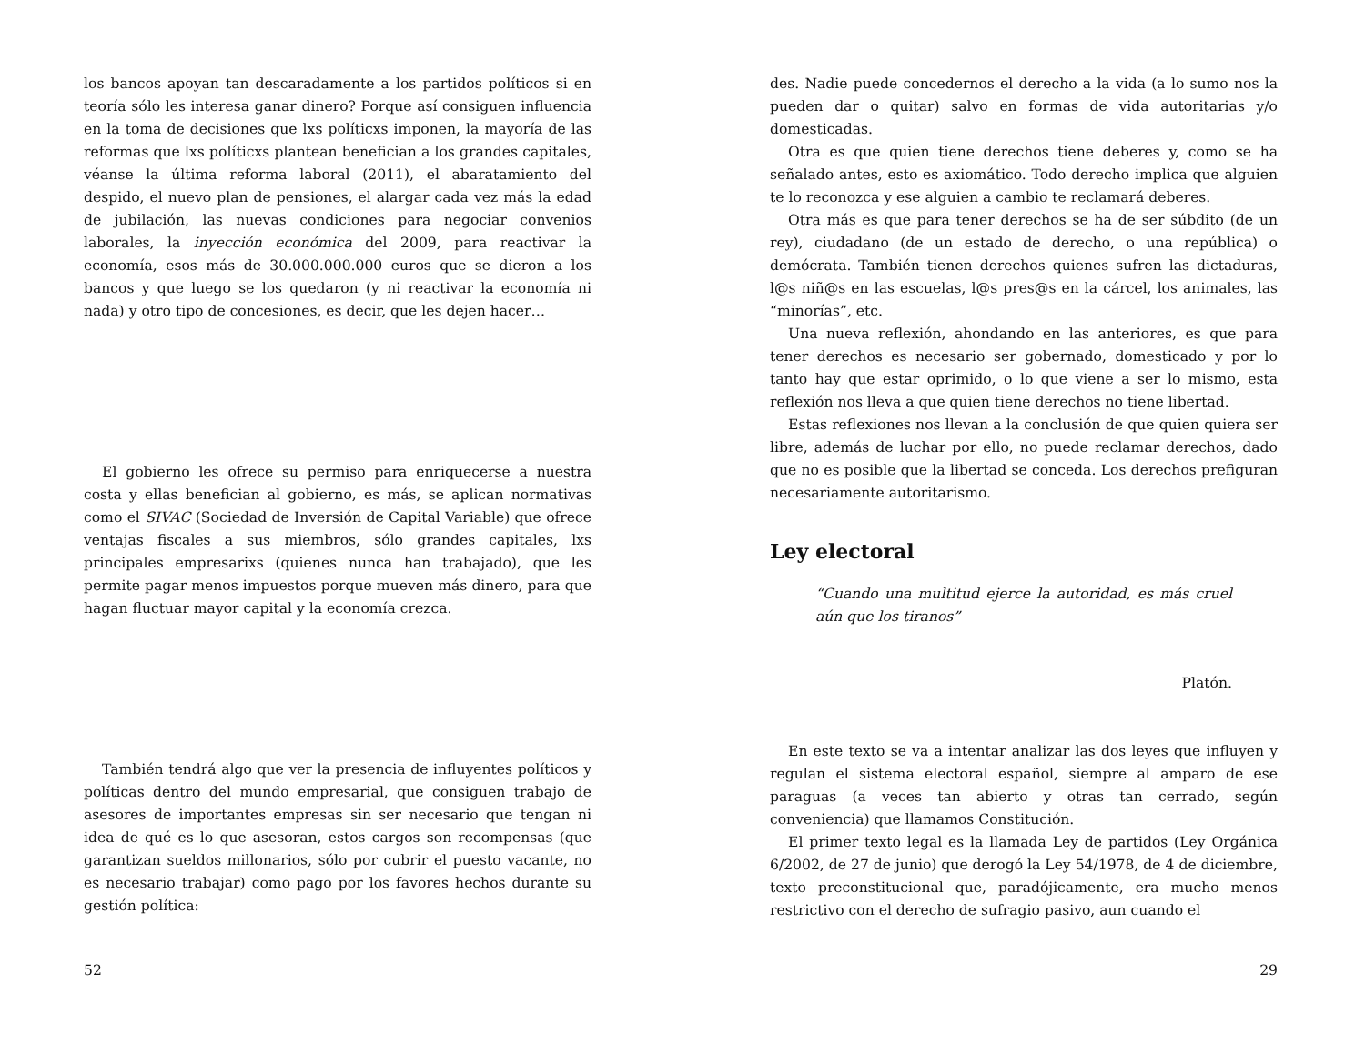los bancos apoyan tan descaradamente a los partidos políticos si en teoría sólo les interesa ganar dinero? Porque así consiguen influencia en la toma de decisiones que lxs políticxs imponen, la mayoría de las reformas que lxs políticxs plantean benefician a los grandes capitales, véanse la última reforma laboral (2011), el abaratamiento del despido, el nuevo plan de pensiones, el alargar cada vez más la edad de jubilación, las nuevas condiciones para negociar convenios laborales, la inyección económica del 2009, para reactivar la economía, esos más de 30.000.000.000 euros que se dieron a los bancos y que luego se los quedaron (y ni reactivar la economía ni nada) y otro tipo de concesiones, es decir, que les dejen hacer…
El gobierno les ofrece su permiso para enriquecerse a nuestra costa y ellas benefician al gobierno, es más, se aplican normativas como el SIVAC (Sociedad de Inversión de Capital Variable) que ofrece ventajas fiscales a sus miembros, sólo grandes capitales, lxs principales empresarixs (quienes nunca han trabajado), que les permite pagar menos impuestos porque mueven más dinero, para que hagan fluctuar mayor capital y la economía crezca.
También tendrá algo que ver la presencia de influyentes políticos y políticas dentro del mundo empresarial, que consiguen trabajo de asesores de importantes empresas sin ser necesario que tengan ni idea de qué es lo que asesoran, estos cargos son recompensas (que garantizan sueldos millonarios, sólo por cubrir el puesto vacante, no es necesario trabajar) como pago por los favores hechos durante su gestión política:
52
des. Nadie puede concedernos el derecho a la vida (a lo sumo nos la pueden dar o quitar) salvo en formas de vida autoritarias y/o domesticadas.
Otra es que quien tiene derechos tiene deberes y, como se ha señalado antes, esto es axiomático. Todo derecho implica que alguien te lo reconozca y ese alguien a cambio te reclamará deberes.
Otra más es que para tener derechos se ha de ser súbdito (de un rey), ciudadano (de un estado de derecho, o una república) o demócrata. También tienen derechos quienes sufren las dictaduras, l@s niñ@s en las escuelas, l@s pres@s en la cárcel, los animales, las “minorías”, etc.
Una nueva reflexión, ahondando en las anteriores, es que para tener derechos es necesario ser gobernado, domesticado y por lo tanto hay que estar oprimido, o lo que viene a ser lo mismo, esta reflexión nos lleva a que quien tiene derechos no tiene libertad.
Estas reflexiones nos llevan a la conclusión de que quien quiera ser libre, además de luchar por ello, no puede reclamar derechos, dado que no es posible que la libertad se conceda. Los derechos prefiguran necesariamente autoritarismo.
Ley electoral
“Cuando una multitud ejerce la autoridad, es más cruel aún que los tiranos”
Platón.
En este texto se va a intentar analizar las dos leyes que influyen y regulan el sistema electoral español, siempre al amparo de ese paraguas (a veces tan abierto y otras tan cerrado, según conveniencia) que llamamos Constitución.
El primer texto legal es la llamada Ley de partidos (Ley Orgánica 6/2002, de 27 de junio) que derogó la Ley 54/1978, de 4 de diciembre, texto preconstitucional que, paradójicamente, era mucho menos restrictivo con el derecho de sufragio pasivo, aun cuando el
29